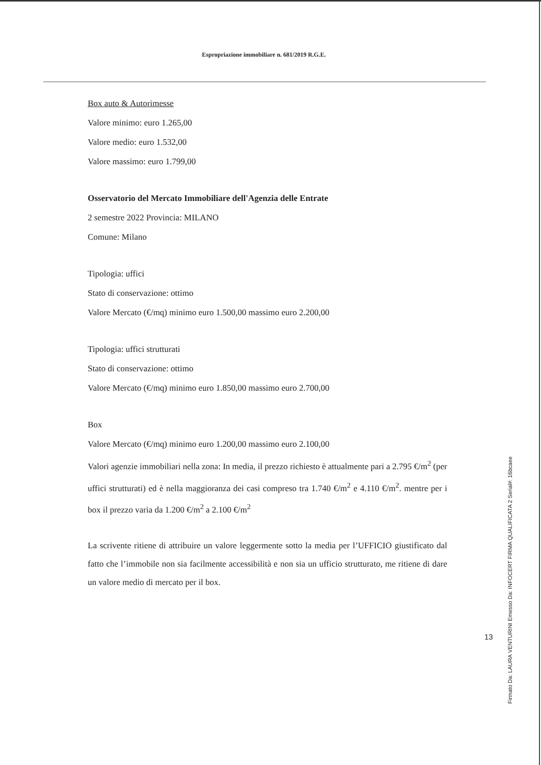Espropriazione immobiliare n. 681/2019 R.G.E.
Box auto & Autorimesse
Valore minimo: euro 1.265,00
Valore medio: euro 1.532,00
Valore massimo: euro 1.799,00
Osservatorio del Mercato Immobiliare dell'Agenzia delle Entrate
2 semestre 2022 Provincia: MILANO
Comune: Milano
Tipologia: uffici
Stato di conservazione: ottimo
Valore Mercato (€/mq) minimo euro 1.500,00 massimo euro 2.200,00
Tipologia: uffici strutturati
Stato di conservazione: ottimo
Valore Mercato (€/mq) minimo euro 1.850,00 massimo euro 2.700,00
Box
Valore Mercato (€/mq) minimo euro 1.200,00 massimo euro 2.100,00
Valori agenzie immobiliari nella zona: In media, il prezzo richiesto è attualmente pari a 2.795 €/m<sup>2</sup> (per uffici strutturati) ed è nella maggioranza dei casi compreso tra 1.740 €/m<sup>2</sup> e 4.110 €/m<sup>2</sup>. mentre per i box il prezzo varia da 1.200 €/m<sup>2</sup> a 2.100 €/m<sup>2</sup>
La scrivente ritiene di attribuire un valore leggermente sotto la media per l’UFFICIO giustificato dal fatto che l’immobile non sia facilmente accessibilità e non sia un ufficio strutturato, me ritiene di dare un valore medio di mercato per il box.
13
Firmato Da: LAURA VENTURINI Emesso Da: INFOCERT FIRMA QUALIFICATA 2 Serial#: 16bcaee